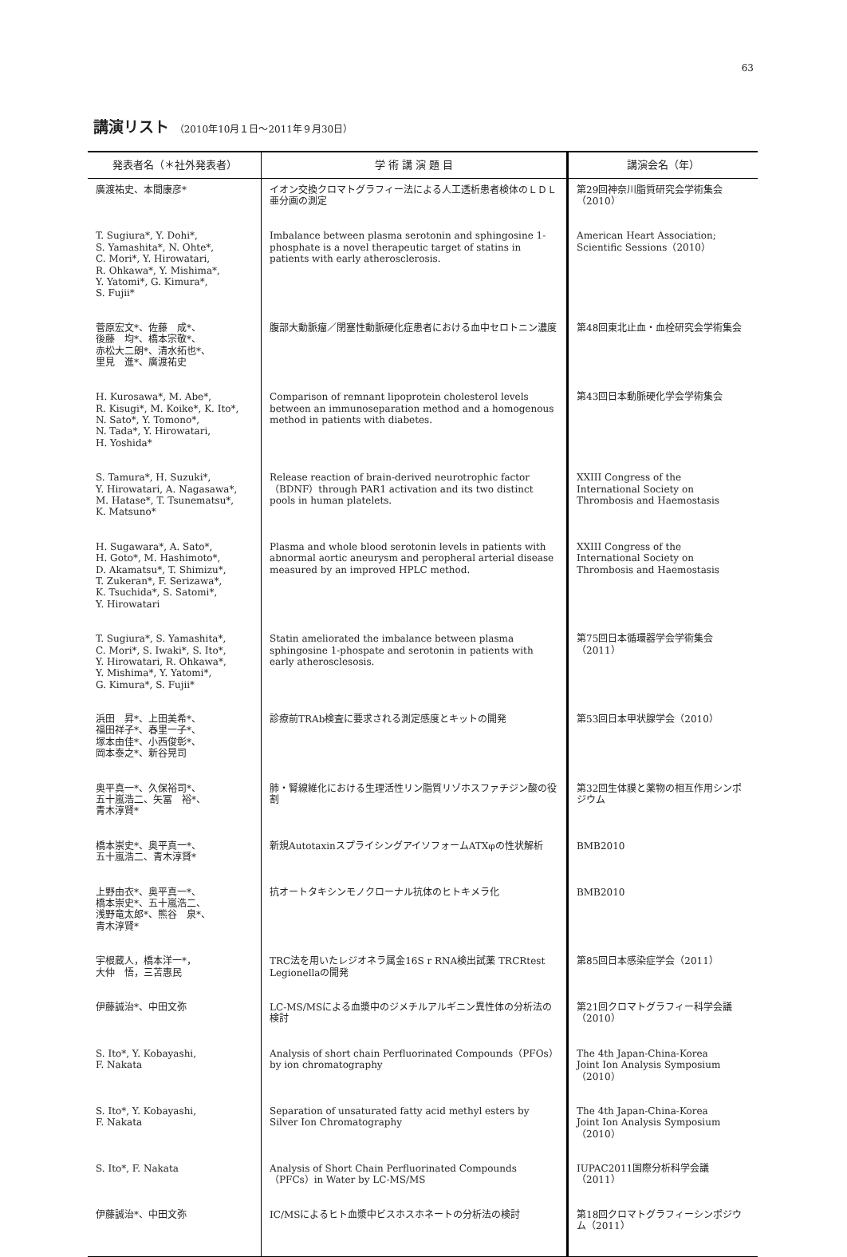63
講演リスト （2010年10月１日〜2011年９月30日）
| 発表者名（＊社外発表者） | 学 術 講 演 題 目 | 講演会名（年） |
| --- | --- | --- |
| 廣渡祐史、本間康彦* | イオン交換クロマトグラフィー法による人工透析患者検体のＬＤＬ亜分画の測定 | 第29回神奈川脂質研究会学術集会（2010） |
| T. Sugiura*, Y. Dohi*, S. Yamashita*, N. Ohte*, C. Mori*, Y. Hirowatari, R. Ohkawa*, Y. Mishima*, Y. Yatomi*, G. Kimura*, S. Fujii* | Imbalance between plasma serotonin and sphingosine 1-phosphate is a novel therapeutic target of statins in patients with early atherosclerosis. | American Heart Association; Scientific Sessions（2010） |
| 菅原宏文*、佐藤 成*、 後藤 均*、橋本宗敬*、 赤松大二朗*、清水拓也*、 里見 進*、廣渡祐史 | 腹部大動脈瘤／閉塞性動脈硬化症患者における血中セロトニン濃度 | 第48回東北止血・血栓研究会学術集会 |
| H. Kurosawa*, M. Abe*, R. Kisugi*, M. Koike*, K. Ito*, N. Sato*, Y. Tomono*, N. Tada*, Y. Hirowatari, H. Yoshida* | Comparison of remnant lipoprotein cholesterol levels between an immunoseparation method and a homogenous method in patients with diabetes. | 第43回日本動脈硬化学会学術集会 |
| S. Tamura*, H. Suzuki*, Y. Hirowatari, A. Nagasawa*, M. Hatase*, T. Tsunematsu*, K. Matsuno* | Release reaction of brain-derived neurotrophic factor（BDNF）through PAR1 activation and its two distinct pools in human platelets. | XXIII Congress of the International Society on Thrombosis and Haemostasis |
| H. Sugawara*, A. Sato*, H. Goto*, M. Hashimoto*, D. Akamatsu*, T. Shimizu*, T. Zukeran*, F. Serizawa*, K. Tsuchida*, S. Satomi*, Y. Hirowatari | Plasma and whole blood serotonin levels in patients with abnormal aortic aneurysm and peropheral arterial disease measured by an improved HPLC method. | XXIII Congress of the International Society on Thrombosis and Haemostasis |
| T. Sugiura*, S. Yamashita*, C. Mori*, S. Iwaki*, S. Ito*, Y. Hirowatari, R. Ohkawa*, Y. Mishima*, Y. Yatomi*, G. Kimura*, S. Fujii* | Statin ameliorated the imbalance between plasma sphingosine 1-phospate and serotonin in patients with early atherosclesosis. | 第75回日本循環器学会学術集会（2011） |
| 浜田 昇*、上田美希*、 福田祥子*、春里一子*、 塚本由佳*、小西俊彰*、 岡本泰之*、新谷晃司 | 診療前TRAb検査に要求される測定感度とキットの開発 | 第53回日本甲状腺学会（2010） |
| 奥平真一*、久保裕司*、 五十嵐浩二、矢冨 裕*、 青木淳賢* | 肺・腎線維化における生理活性リン脂質リゾホスファチジン酸の役割 | 第32回生体膜と薬物の相互作用シンポジウム |
| 橋本崇史*、奥平真一*、 五十嵐浩二、青木淳賢* | 新規AutotaxinスプライシングアイソフォームATXφの性状解析 | BMB2010 |
| 上野由衣*、奥平真一*、 橋本崇史*、五十嵐浩二、 浅野竜太郎*、熊谷 泉*、 青木淳賢* | 抗オートタキシンモノクローナル抗体のヒトキメラ化 | BMB2010 |
| 宇根蔵人，橋本洋一*， 大仲 悟，三苫惠民 | TRC法を用いたレジオネラ属金16S r RNA検出試薬 TRCRtest Legionellaの開発 | 第85回日本感染症学会（2011） |
| 伊藤誠治*、中田文弥 | LC-MS/MSによる血漿中のジメチルアルギニン異性体の分析法の検討 | 第21回クロマトグラフィー科学会議（2010） |
| S. Ito*, Y. Kobayashi, F. Nakata | Analysis of short chain Perfluorinated Compounds（PFOs）by ion chromatography | The 4th Japan-China-Korea Joint Ion Analysis Symposium （2010） |
| S. Ito*, Y. Kobayashi, F. Nakata | Separation of unsaturated fatty acid methyl esters by Silver Ion Chromatography | The 4th Japan-China-Korea Joint Ion Analysis Symposium （2010） |
| S. Ito*, F. Nakata | Analysis of Short Chain Perfluorinated Compounds（PFCs）in Water by LC-MS/MS | IUPAC2011国際分析科学会議（2011） |
| 伊藤誠治*、中田文弥 | IC/MSによるヒト血漿中ビスホスホネートの分析法の検討 | 第18回クロマトグラフィーシンポジウム（2011） |